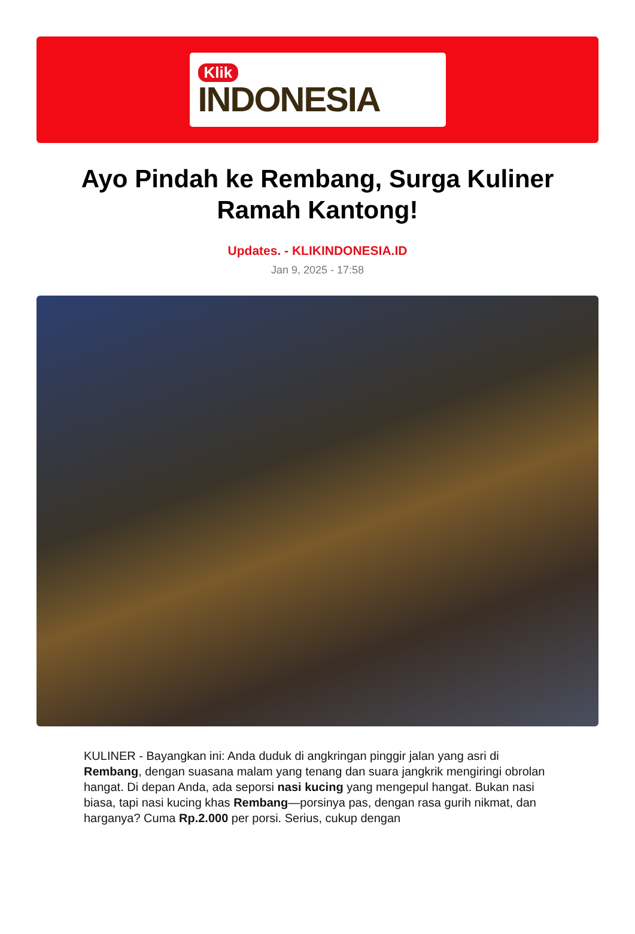Klik
INDONESIA
Ayo Pindah ke Rembang, Surga Kuliner Ramah Kantong!
Updates. - KLIKINDONESIA.ID
Jan 9, 2025 - 17:58
KULINER - Bayangkan ini: Anda duduk di angkringan pinggir jalan yang asri di Rembang, dengan suasana malam yang tenang dan suara jangkrik mengiringi obrolan hangat. Di depan Anda, ada seporsi nasi kucing yang mengepul hangat. Bukan nasi biasa, tapi nasi kucing khas Rembang—porsinya pas, dengan rasa gurih nikmat, dan harganya? Cuma Rp.2.000 per porsi. Serius, cukup dengan